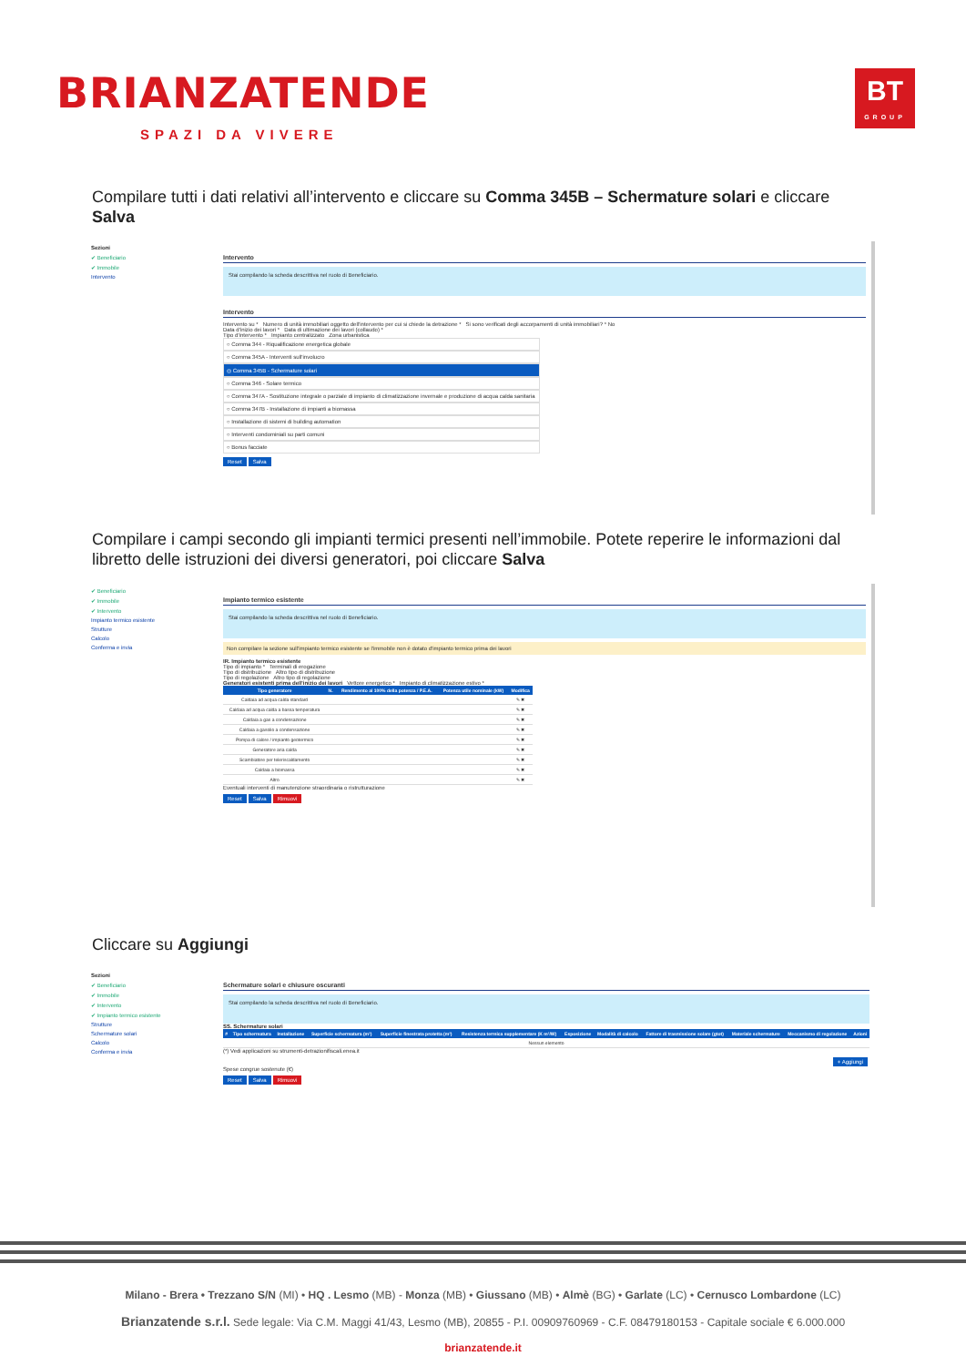BRIANZATENDE
SPAZI DA VIVERE
BT
GROUP
Compilare tutti i dati relativi all’intervento e cliccare su Comma 345B – Schermature solari e cliccare Salva
Sezioni
✔ Beneficiario
✔ Immobile
Intervento
Intervento
Stai compilando la scheda descrittiva nel ruolo di Beneficiario.
Intervento
Intervento su * Numero di unità immobiliari oggetto dell'intervento per cui si chiede la detrazione * Si sono verificati degli accorpamenti di unità immobiliari? * No
Data d'inizio dei lavori * Data di ultimazione dei lavori (collaudo) *
Tipo d'intervento * Impianto centralizzato Zona urbanistica
○ Comma 344 - Riqualificazione energetica globale
○ Comma 345A - Interventi sull'involucro
◎ Comma 345B - Schermature solari
○ Comma 346 - Solare termico
○ Comma 347A - Sostituzione integrale o parziale di impianto di climatizzazione invernale e produzione di acqua calda sanitaria
○ Comma 347B - Installazione di impianti a biomassa
○ Installazione di sistemi di building automation
○ Interventi condominiali su parti comuni
○ Bonus facciate
Reset Salva
Compilare i campi secondo gli impianti termici presenti nell’immobile. Potete reperire le informazioni dal libretto delle istruzioni dei diversi generatori, poi cliccare Salva
✔ Beneficiario
✔ Immobile
✔ Intervento
Impianto termico esistente
Strutture
Calcolo
Conferma e invia
Impianto termico esistente
Stai compilando la scheda descrittiva nel ruolo di Beneficiario.
Non compilare la sezione sull'impianto termico esistente se l'immobile non è dotato d'impianto termico prima dei lavori
IR. Impianto termico esistente
Tipo di impianto * Terminali di erogazione
Tipo di distribuzione Altro tipo di distribuzione
Tipo di regolazione Altro tipo di regolazione
Generatori esistenti prima dell'inizio dei lavori Vettore energetico * Impianto di climatizzazione estivo *
| Tipo generatore | N. | Rendimento al 100% della potenza / P.E.A. | Potenza utile nominale (kW) | Modifica |
| --- | --- | --- | --- | --- |
| Caldaia ad acqua calda standard | | | | ✎ ✖ |
| Caldaia ad acqua calda a bassa temperatura | | | | ✎ ✖ |
| Caldaia a gas a condensazione | | | | ✎ ✖ |
| Caldaia a gasolio a condensazione | | | | ✎ ✖ |
| Pompa di calore / impianto geotermico | | | | ✎ ✖ |
| Generatore aria calda | | | | ✎ ✖ |
| Scambiatore per teleriscaldamento | | | | ✎ ✖ |
| Caldaia a biomassa | | | | ✎ ✖ |
| Altro | | | | ✎ ✖ |
Eventuali interventi di manutenzione straordinaria o ristrutturazione
Reset Salva Rimuovi
Cliccare su Aggiungi
Sezioni
✔ Beneficiario
✔ Immobile
✔ Intervento
✔ Impianto termico esistente
Strutture
Schermature solari
Calcolo
Conferma e invia
Schermature solari e chiusure oscuranti
Stai compilando la scheda descrittiva nel ruolo di Beneficiario.
SS. Schermature solari
| # | Tipo schermatura | Installazione | Superficie schermatura (m²) | Superficie finestrata protetta (m²) | Resistenza termica supplementare (K m²/W) | Esposizione | Modalità di calcolo | Fattore di trasmissione solare (gtot) | Materiale schermature | Meccanismo di regolazione | Azioni |
| --- | --- | --- | --- | --- | --- | --- | --- | --- | --- | --- | --- |
| Nessun elemento | | | | | | | | | | | |
(*) Vedi applicazioni su strumenti-detrazionifiscali.enea.it
+ Aggiungi
Spese congrue sostenute (€)
Reset Salva Rimuovi
Milano - Brera • Trezzano S/N (MI) • HQ . Lesmo (MB) - Monza (MB) • Giussano (MB) • Almè (BG) • Garlate (LC) • Cernusco Lombardone (LC)
Brianzatende s.r.l. Sede legale: Via C.M. Maggi 41/43, Lesmo (MB), 20855 - P.I. 00909760969 - C.F. 08479180153 - Capitale sociale € 6.000.000
brianzatende.it